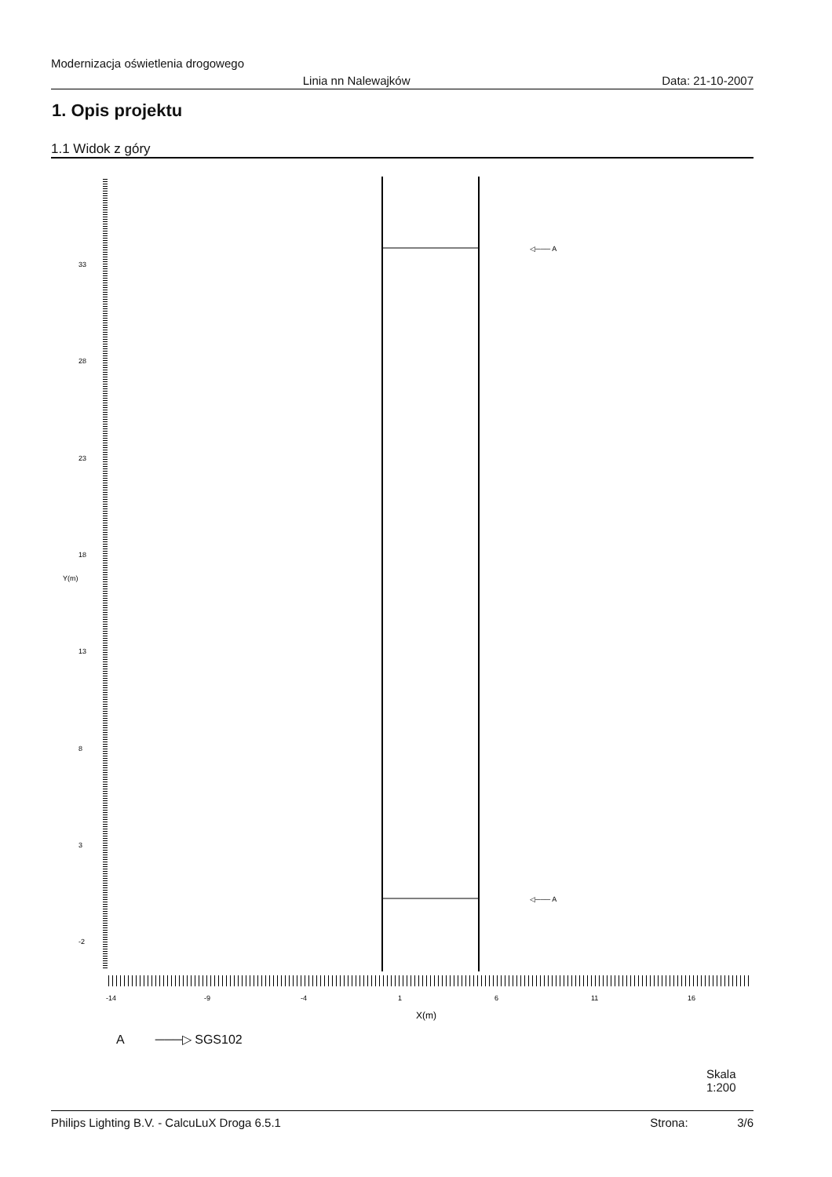Modernizacja oświetlenia drogowego
Linia nn Nalewajków Data: 21-10-2007
1. Opis projektu
1.1 Widok z góry
33
28
23
18
13
8
3
-2
Y(m)
-14
-9
-4
1
6
11
16
X(m)
◁─── A
◁─── A
A ───▷ SGS102
Skala
1:200
Philips Lighting B.V. - CalcuLuX Droga 6.5.1 Strona: 3/6